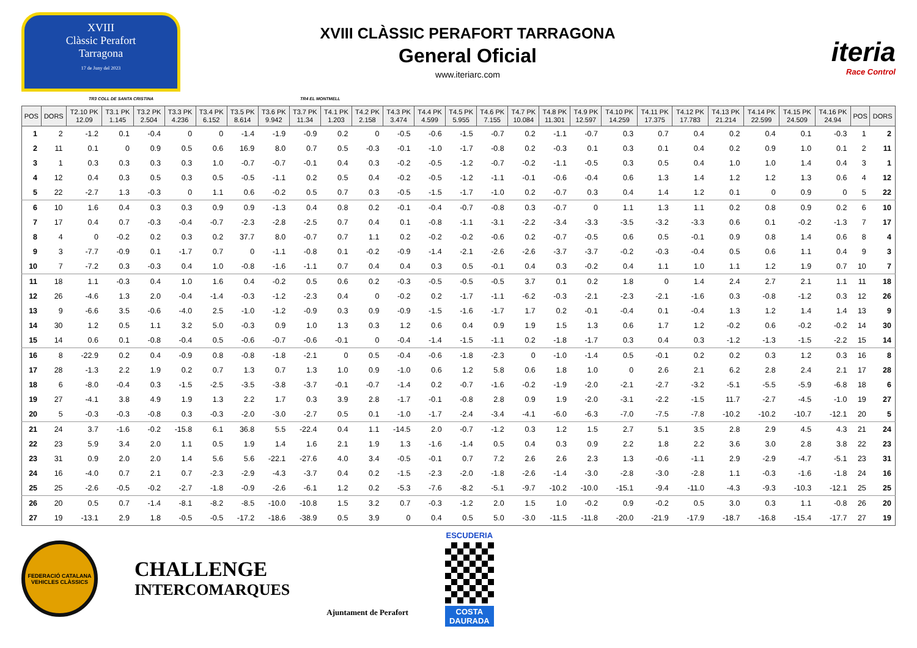XVIII
Clàssic Perafort
Tarragona
17 de Juny del 2023
XVIII CLÀSSIC PERAFORT TARRAGONA
General Oficial
www.iteriarc.com
iteria
Race Control
TR3 COLL DE SANTA CRISTINA TR4 EL MONTMELL
| POS | DORS | T2.10 PK 12.09 | T3.1 PK 1.145 | T3.2 PK 2.504 | T3.3 PK 4.236 | T3.4 PK 6.152 | T3.5 PK 8.614 | T3.6 PK 9.942 | T3.7 PK 11.34 | T4.1 PK 1.203 | T4.2 PK 2.158 | T4.3 PK 3.474 | T4.4 PK 4.599 | T4.5 PK 5.955 | T4.6 PK 7.155 | T4.7 PK 10.084 | T4.8 PK 11.301 | T4.9 PK 12.597 | T4.10 PK 14.259 | T4.11 PK 17.375 | T4.12 PK 17.783 | T4.13 PK 21.214 | T4.14 PK 22.599 | T4.15 PK 24.509 | T4.16 PK 24.94 | POS | DORS |
| --- | --- | --- | --- | --- | --- | --- | --- | --- | --- | --- | --- | --- | --- | --- | --- | --- | --- | --- | --- | --- | --- | --- | --- | --- | --- | --- | --- |
| 1 | 2 | -1.2 | 0.1 | -0.4 | 0 | 0 | -1.4 | -1.9 | -0.9 | 0.2 | 0 | -0.5 | -0.6 | -1.5 | -0.7 | 0.2 | -1.1 | -0.7 | 0.3 | 0.7 | 0.4 | 0.2 | 0.4 | 0.1 | -0.3 | 1 | 2 |
| 2 | 11 | 0.1 | 0 | 0.9 | 0.5 | 0.6 | 16.9 | 8.0 | 0.7 | 0.5 | -0.3 | -0.1 | -1.0 | -1.7 | -0.8 | 0.2 | -0.3 | 0.1 | 0.3 | 0.1 | 0.4 | 0.2 | 0.9 | 1.0 | 0.1 | 2 | 11 |
| 3 | 1 | 0.3 | 0.3 | 0.3 | 0.3 | 1.0 | -0.7 | -0.7 | -0.1 | 0.4 | 0.3 | -0.2 | -0.5 | -1.2 | -0.7 | -0.2 | -1.1 | -0.5 | 0.3 | 0.5 | 0.4 | 1.0 | 1.0 | 1.4 | 0.4 | 3 | 1 |
| 4 | 12 | 0.4 | 0.3 | 0.5 | 0.3 | 0.5 | -0.5 | -1.1 | 0.2 | 0.5 | 0.4 | -0.2 | -0.5 | -1.2 | -1.1 | -0.1 | -0.6 | -0.4 | 0.6 | 1.3 | 1.4 | 1.2 | 1.2 | 1.3 | 0.6 | 4 | 12 |
| 5 | 22 | -2.7 | 1.3 | -0.3 | 0 | 1.1 | 0.6 | -0.2 | 0.5 | 0.7 | 0.3 | -0.5 | -1.5 | -1.7 | -1.0 | 0.2 | -0.7 | 0.3 | 0.4 | 1.4 | 1.2 | 0.1 | 0 | 0.9 | 0 | 5 | 22 |
| 6 | 10 | 1.6 | 0.4 | 0.3 | 0.3 | 0.9 | 0.9 | -1.3 | 0.4 | 0.8 | 0.2 | -0.1 | -0.4 | -0.7 | -0.8 | 0.3 | -0.7 | 0 | 1.1 | 1.3 | 1.1 | 0.2 | 0.8 | 0.9 | 0.2 | 6 | 10 |
| 7 | 17 | 0.4 | 0.7 | -0.3 | -0.4 | -0.7 | -2.3 | -2.8 | -2.5 | 0.7 | 0.4 | 0.1 | -0.8 | -1.1 | -3.1 | -2.2 | -3.4 | -3.3 | -3.5 | -3.2 | -3.3 | 0.6 | 0.1 | -0.2 | -1.3 | 7 | 17 |
| 8 | 4 | 0 | -0.2 | 0.2 | 0.3 | 0.2 | 37.7 | 8.0 | -0.7 | 0.7 | 1.1 | 0.2 | -0.2 | -0.2 | -0.6 | 0.2 | -0.7 | -0.5 | 0.6 | 0.5 | -0.1 | 0.9 | 0.8 | 1.4 | 0.6 | 8 | 4 |
| 9 | 3 | -7.7 | -0.9 | 0.1 | -1.7 | 0.7 | 0 | -1.1 | -0.8 | 0.1 | -0.2 | -0.9 | -1.4 | -2.1 | -2.6 | -2.6 | -3.7 | -3.7 | -0.2 | -0.3 | -0.4 | 0.5 | 0.6 | 1.1 | 0.4 | 9 | 3 |
| 10 | 7 | -7.2 | 0.3 | -0.3 | 0.4 | 1.0 | -0.8 | -1.6 | -1.1 | 0.7 | 0.4 | 0.4 | 0.3 | 0.5 | -0.1 | 0.4 | 0.3 | -0.2 | 0.4 | 1.1 | 1.0 | 1.1 | 1.2 | 1.9 | 0.7 | 10 | 7 |
| 11 | 18 | 1.1 | -0.3 | 0.4 | 1.0 | 1.6 | 0.4 | -0.2 | 0.5 | 0.6 | 0.2 | -0.3 | -0.5 | -0.5 | -0.5 | 3.7 | 0.1 | 0.2 | 1.8 | 0 | 1.4 | 2.4 | 2.7 | 2.1 | 1.1 | 11 | 18 |
| 12 | 26 | -4.6 | 1.3 | 2.0 | -0.4 | -1.4 | -0.3 | -1.2 | -2.3 | 0.4 | 0 | -0.2 | 0.2 | -1.7 | -1.1 | -6.2 | -0.3 | -2.1 | -2.3 | -2.1 | -1.6 | 0.3 | -0.8 | -1.2 | 0.3 | 12 | 26 |
| 13 | 9 | -6.6 | 3.5 | -0.6 | -4.0 | 2.5 | -1.0 | -1.2 | -0.9 | 0.3 | 0.9 | -0.9 | -1.5 | -1.6 | -1.7 | 1.7 | 0.2 | -0.1 | -0.4 | 0.1 | -0.4 | 1.3 | 1.2 | 1.4 | 1.4 | 13 | 9 |
| 14 | 30 | 1.2 | 0.5 | 1.1 | 3.2 | 5.0 | -0.3 | 0.9 | 1.0 | 1.3 | 0.3 | 1.2 | 0.6 | 0.4 | 0.9 | 1.9 | 1.5 | 1.3 | 0.6 | 1.7 | 1.2 | -0.2 | 0.6 | -0.2 | -0.2 | 14 | 30 |
| 15 | 14 | 0.6 | 0.1 | -0.8 | -0.4 | 0.5 | -0.6 | -0.7 | -0.6 | -0.1 | 0 | -0.4 | -1.4 | -1.5 | -1.1 | 0.2 | -1.8 | -1.7 | 0.3 | 0.4 | 0.3 | -1.2 | -1.3 | -1.5 | -2.2 | 15 | 14 |
| 16 | 8 | -22.9 | 0.2 | 0.4 | -0.9 | 0.8 | -0.8 | -1.8 | -2.1 | 0 | 0.5 | -0.4 | -0.6 | -1.8 | -2.3 | 0 | -1.0 | -1.4 | 0.5 | -0.1 | 0.2 | 0.2 | 0.3 | 1.2 | 0.3 | 16 | 8 |
| 17 | 28 | -1.3 | 2.2 | 1.9 | 0.2 | 0.7 | 1.3 | 0.7 | 1.3 | 1.0 | 0.9 | -1.0 | 0.6 | 1.2 | 5.8 | 0.6 | 1.8 | 1.0 | 0 | 2.6 | 2.1 | 6.2 | 2.8 | 2.4 | 2.1 | 17 | 28 |
| 18 | 6 | -8.0 | -0.4 | 0.3 | -1.5 | -2.5 | -3.5 | -3.8 | -3.7 | -0.1 | -0.7 | -1.4 | 0.2 | -0.7 | -1.6 | -0.2 | -1.9 | -2.0 | -2.1 | -2.7 | -3.2 | -5.1 | -5.5 | -5.9 | -6.8 | 18 | 6 |
| 19 | 27 | -4.1 | 3.8 | 4.9 | 1.9 | 1.3 | 2.2 | 1.7 | 0.3 | 3.9 | 2.8 | -1.7 | -0.1 | -0.8 | 2.8 | 0.9 | 1.9 | -2.0 | -3.1 | -2.2 | -1.5 | 11.7 | -2.7 | -4.5 | -1.0 | 19 | 27 |
| 20 | 5 | -0.3 | -0.3 | -0.8 | 0.3 | -0.3 | -2.0 | -3.0 | -2.7 | 0.5 | 0.1 | -1.0 | -1.7 | -2.4 | -3.4 | -4.1 | -6.0 | -6.3 | -7.0 | -7.5 | -7.8 | -10.2 | -10.2 | -10.7 | -12.1 | 20 | 5 |
| 21 | 24 | 3.7 | -1.6 | -0.2 | -15.8 | 6.1 | 36.8 | 5.5 | -22.4 | 0.4 | 1.1 | -14.5 | 2.0 | -0.7 | -1.2 | 0.3 | 1.2 | 1.5 | 2.7 | 5.1 | 3.5 | 2.8 | 2.9 | 4.5 | 4.3 | 21 | 24 |
| 22 | 23 | 5.9 | 3.4 | 2.0 | 1.1 | 0.5 | 1.9 | 1.4 | 1.6 | 2.1 | 1.9 | 1.3 | -1.6 | -1.4 | 0.5 | 0.4 | 0.3 | 0.9 | 2.2 | 1.8 | 2.2 | 3.6 | 3.0 | 2.8 | 3.8 | 22 | 23 |
| 23 | 31 | 0.9 | 2.0 | 2.0 | 1.4 | 5.6 | 5.6 | -22.1 | -27.6 | 4.0 | 3.4 | -0.5 | -0.1 | 0.7 | 7.2 | 2.6 | 2.6 | 2.3 | 1.3 | -0.6 | -1.1 | 2.9 | -2.9 | -4.7 | -5.1 | 23 | 31 |
| 24 | 16 | -4.0 | 0.7 | 2.1 | 0.7 | -2.3 | -2.9 | -4.3 | -3.7 | 0.4 | 0.2 | -1.5 | -2.3 | -2.0 | -1.8 | -2.6 | -1.4 | -3.0 | -2.8 | -3.0 | -2.8 | 1.1 | -0.3 | -1.6 | -1.8 | 24 | 16 |
| 25 | 25 | -2.6 | -0.5 | -0.2 | -2.7 | -1.8 | -0.9 | -2.6 | -6.1 | 1.2 | 0.2 | -5.3 | -7.6 | -8.2 | -5.1 | -9.7 | -10.2 | -10.0 | -15.1 | -9.4 | -11.0 | -4.3 | -9.3 | -10.3 | -12.1 | 25 | 25 |
| 26 | 20 | 0.5 | 0.7 | -1.4 | -8.1 | -8.2 | -8.5 | -10.0 | -10.8 | 1.5 | 3.2 | 0.7 | -0.3 | -1.2 | 2.0 | 1.5 | 1.0 | -0.2 | 0.9 | -0.2 | 0.5 | 3.0 | 0.3 | 1.1 | -0.8 | 26 | 20 |
| 27 | 19 | -13.1 | 2.9 | 1.8 | -0.5 | -0.5 | -17.2 | -18.6 | -38.9 | 0.5 | 3.9 | 0 | 0.4 | 0.5 | 5.0 | -3.0 | -11.5 | -11.8 | -20.0 | -21.9 | -17.9 | -18.7 | -16.8 | -15.4 | -17.7 | 27 | 19 |
FEDERACIÓ CATALANA
VEHICLES CLÀSSICS
CHALLENGE
INTERCOMARQUES
Ajuntament de Perafort
ESCUDERIA
COSTA
DAURADA